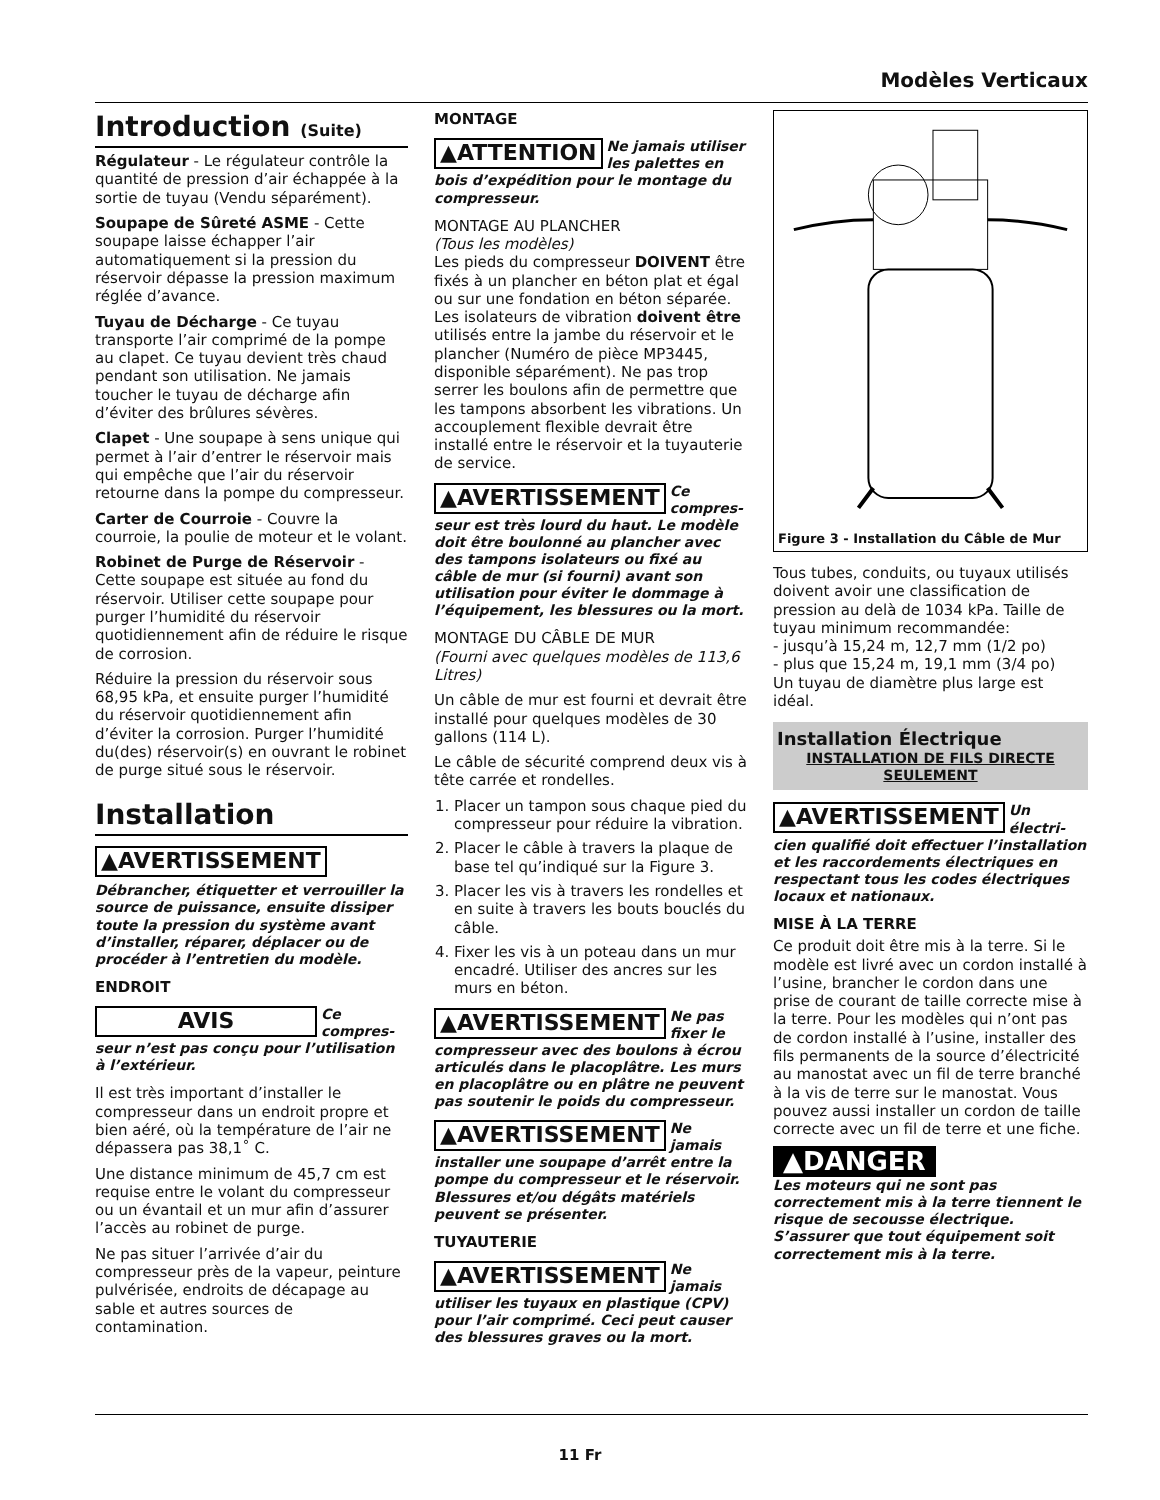Modèles Verticaux
Introduction (Suite)
Régulateur - Le régulateur contrôle la quantité de pression d’air échappée à la sortie de tuyau (Vendu séparément).
Soupape de Sûreté ASME - Cette soupape laisse échapper l’air automatiquement si la pression du réservoir dépasse la pression maximum réglée d’avance.
Tuyau de Décharge - Ce tuyau transporte l’air comprimé de la pompe au clapet. Ce tuyau devient très chaud pendant son utilisation. Ne jamais toucher le tuyau de décharge afin d’éviter des brûlures sévères.
Clapet - Une soupape à sens unique qui permet à l’air d’entrer le réservoir mais qui empêche que l’air du réservoir retourne dans la pompe du compresseur.
Carter de Courroie - Couvre la courroie, la poulie de moteur et le volant.
Robinet de Purge de Réservoir - Cette soupape est située au fond du réservoir. Utiliser cette soupape pour purger l’humidité du réservoir quotidiennement afin de réduire le risque de corrosion.
Réduire la pression du réservoir sous 68,95 kPa, et ensuite purger l’humidité du réservoir quotidiennement afin d’éviter la corrosion. Purger l’humidité du(des) réservoir(s) en ouvrant le robinet de purge situé sous le réservoir.
Installation
▲AVERTISSEMENT
Débrancher, étiquetter et verrouiller la source de puissance, ensuite dissiper toute la pression du système avant d’installer, réparer, déplacer ou de procéder à l’entretien du modèle.
ENDROIT
AVIS
Ce compres-seur n’est pas conçu pour l’utilisation à l’extérieur.
Il est très important d’installer le compresseur dans un endroit propre et bien aéré, où la température de l’air ne dépassera pas 38,1˚ C.
Une distance minimum de 45,7 cm est requise entre le volant du compresseur ou un évantail et un mur afin d’assurer l’accès au robinet de purge.
Ne pas situer l’arrivée d’air du compresseur près de la vapeur, peinture pulvérisée, endroits de décapage au sable et autres sources de contamination.
MONTAGE
▲ATTENTION
Ne jamais utiliser les palettes en bois d’expédition pour le montage du compresseur.
MONTAGE AU PLANCHER
(Tous les modèles)
Les pieds du compresseur DOIVENT être fixés à un plancher en béton plat et égal ou sur une fondation en béton séparée. Les isolateurs de vibration doivent être utilisés entre la jambe du réservoir et le plancher (Numéro de pièce MP3445, disponible séparément). Ne pas trop serrer les boulons afin de permettre que les tampons absorbent les vibrations. Un accouplement flexible devrait être installé entre le réservoir et la tuyauterie de service.
▲AVERTISSEMENT
Ce compres-seur est très lourd du haut. Le modèle doit être boulonné au plancher avec des tampons isolateurs ou fixé au câble de mur (si fourni) avant son utilisation pour éviter le dommage à l’équipement, les blessures ou la mort.
MONTAGE DU CÂBLE DE MUR
(Fourni avec quelques modèles de 113,6 Litres)
Un câble de mur est fourni et devrait être installé pour quelques modèles de 30 gallons (114 L).
Le câble de sécurité comprend deux vis à tête carrée et rondelles.
1. Placer un tampon sous chaque pied du compresseur pour réduire la vibration.
2. Placer le câble à travers la plaque de base tel qu’indiqué sur la Figure 3.
3. Placer les vis à travers les rondelles et en suite à travers les bouts bouclés du câble.
4. Fixer les vis à un poteau dans un mur encadré. Utiliser des ancres sur les murs en béton.
▲AVERTISSEMENT
Ne pas fixer le compresseur avec des boulons à écrou articulés dans le placoplâtre. Les murs en placoplâtre ou en plâtre ne peuvent pas soutenir le poids du compresseur.
▲AVERTISSEMENT
Ne jamais installer une soupape d’arrêt entre la pompe du compresseur et le réservoir. Blessures et/ou dégâts matériels peuvent se présenter.
TUYAUTERIE
▲AVERTISSEMENT
Ne jamais utiliser les tuyaux en plastique (CPV) pour l’air comprimé. Ceci peut causer des blessures graves ou la mort.
Figure 3 - Installation du Câble de Mur
Tous tubes, conduits, ou tuyaux utilisés doivent avoir une classification de pression au delà de 1034 kPa. Taille de tuyau minimum recommandée:
- jusqu’à 15,24 m, 12,7 mm (1/2 po)
- plus que 15,24 m, 19,1 mm (3/4 po)
Un tuyau de diamètre plus large est idéal.
Installation Électrique
INSTALLATION DE FILS DIRECTE SEULEMENT
▲AVERTISSEMENT
Un électri-cien qualifié doit effectuer l’installation et les raccordements électriques en respectant tous les codes électriques locaux et nationaux.
MISE À LA TERRE
Ce produit doit être mis à la terre. Si le modèle est livré avec un cordon installé à l’usine, brancher le cordon dans une prise de courant de taille correcte mise à la terre. Pour les modèles qui n’ont pas de cordon installé à l’usine, installer des fils permanents de la source d’électricité au manostat avec un fil de terre branché à la vis de terre sur le manostat. Vous pouvez aussi installer un cordon de taille correcte avec un fil de terre et une fiche.
▲DANGER
Les moteurs qui ne sont pas correctement mis à la terre tiennent le risque de secousse électrique. S’assurer que tout équipement soit correctement mis à la terre.
11 Fr